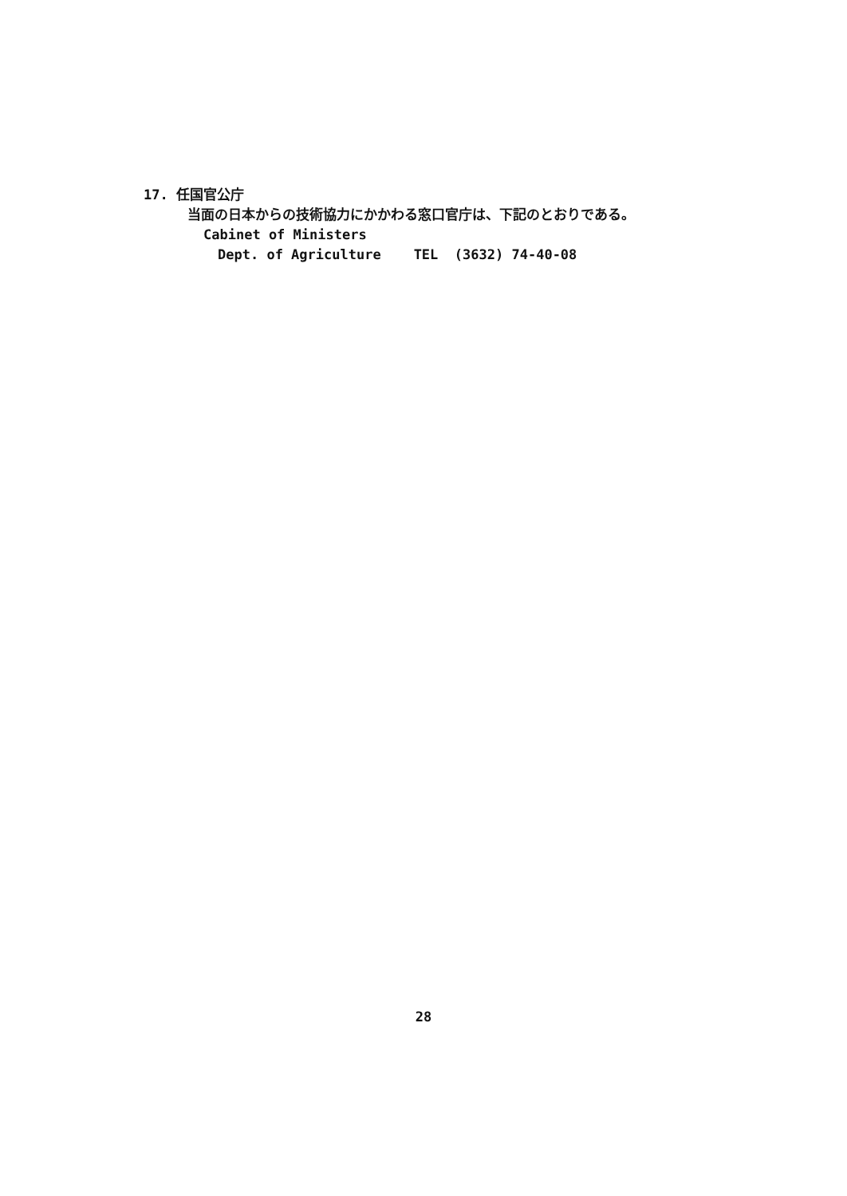17. 任国官公庁
当面の日本からの技術協力にかかわる窓口官庁は、下記のとおりである。
Cabinet of Ministers
Dept. of Agriculture TEL (3632) 74-40-08
28